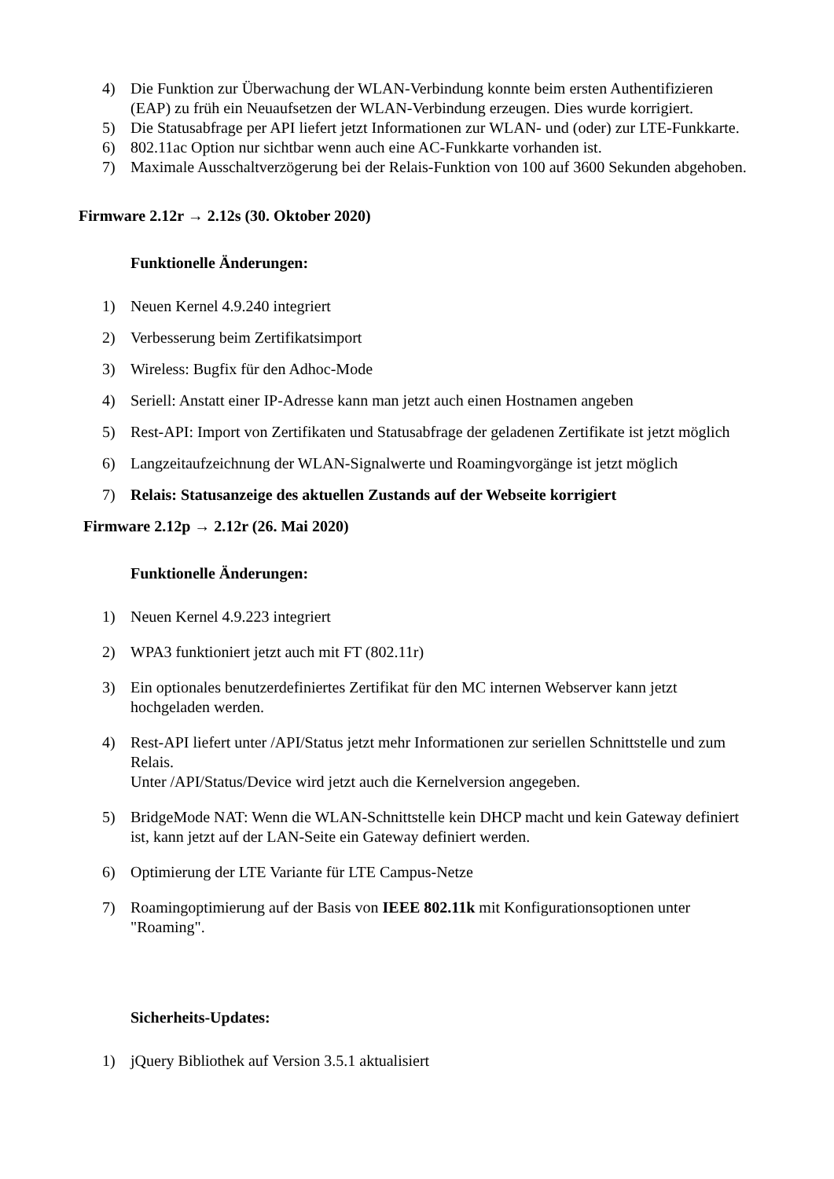4) Die Funktion zur Überwachung der WLAN-Verbindung konnte beim ersten Authentifizieren (EAP) zu früh ein Neuaufsetzen der WLAN-Verbindung erzeugen. Dies wurde korrigiert.
5) Die Statusabfrage per API liefert jetzt Informationen zur WLAN- und (oder) zur LTE-Funkkarte.
6) 802.11ac Option nur sichtbar wenn auch eine AC-Funkkarte vorhanden ist.
7) Maximale Ausschaltverzögerung bei der Relais-Funktion von 100 auf 3600 Sekunden abgehoben.
Firmware 2.12r → 2.12s (30. Oktober 2020)
Funktionelle Änderungen:
1) Neuen Kernel 4.9.240 integriert
2) Verbesserung beim Zertifikatsimport
3) Wireless: Bugfix für den Adhoc-Mode
4) Seriell: Anstatt einer IP-Adresse kann man jetzt auch einen Hostnamen angeben
5) Rest-API: Import von Zertifikaten und Statusabfrage der geladenen Zertifikate ist jetzt möglich
6) Langzeitaufzeichnung der WLAN-Signalwerte und Roamingvorgänge ist jetzt möglich
7) Relais: Statusanzeige des aktuellen Zustands auf der Webseite korrigiert
Firmware 2.12p → 2.12r (26. Mai 2020)
Funktionelle Änderungen:
1) Neuen Kernel 4.9.223 integriert
2) WPA3 funktioniert jetzt auch mit FT (802.11r)
3) Ein optionales benutzerdefiniertes Zertifikat für den MC internen Webserver kann jetzt hochgeladen werden.
4) Rest-API liefert unter /API/Status jetzt mehr Informationen zur seriellen Schnittstelle und zum Relais.
Unter /API/Status/Device wird jetzt auch die Kernelversion angegeben.
5) BridgeMode NAT: Wenn die WLAN-Schnittstelle kein DHCP macht und kein Gateway definiert ist, kann jetzt auf der LAN-Seite ein Gateway definiert werden.
6) Optimierung der LTE Variante für LTE Campus-Netze
7) Roamingoptimierung auf der Basis von IEEE 802.11k mit Konfigurationsoptionen unter "Roaming".
Sicherheits-Updates:
1) jQuery Bibliothek auf Version 3.5.1 aktualisiert